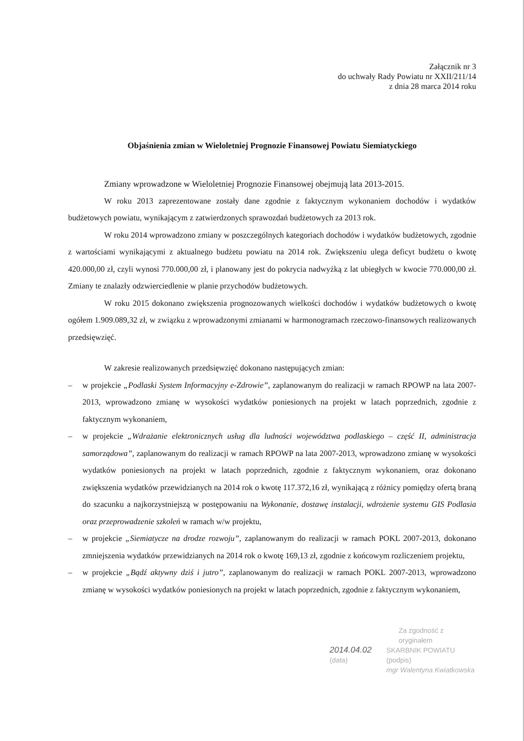Załącznik nr 3
do uchwały Rady Powiatu nr XXII/211/14
z dnia 28 marca 2014 roku
Objaśnienia zmian w Wieloletniej Prognozie Finansowej Powiatu Siemiatyckiego
Zmiany wprowadzone w Wieloletniej Prognozie Finansowej obejmują lata 2013-2015.
W roku 2013 zaprezentowane zostały dane zgodnie z faktycznym wykonaniem dochodów i wydatków budżetowych powiatu, wynikającym z zatwierdzonych sprawozdań budżetowych za 2013 rok.
W roku 2014 wprowadzono zmiany w poszczególnych kategoriach dochodów i wydatków budżetowych, zgodnie z wartościami wynikającymi z aktualnego budżetu powiatu na 2014 rok. Zwiększeniu ulega deficyt budżetu o kwotę 420.000,00 zł, czyli wynosi 770.000,00 zł, i planowany jest do pokrycia nadwyżką z lat ubiegłych w kwocie 770.000,00 zł. Zmiany te znalazły odzwierciedlenie w planie przychodów budżetowych.
W roku 2015 dokonano zwiększenia prognozowanych wielkości dochodów i wydatków budżetowych o kwotę ogółem 1.909.089,32 zł, w związku z wprowadzonymi zmianami w harmonogramach rzeczowo-finansowych realizowanych przedsięwzięć.
W zakresie realizowanych przedsięwzięć dokonano następujących zmian:
– w projekcie „Podlaski System Informacyjny e-Zdrowie”, zaplanowanym do realizacji w ramach RPOWP na lata 2007-2013, wprowadzono zmianę w wysokości wydatków poniesionych na projekt w latach poprzednich, zgodnie z faktycznym wykonaniem,
– w projekcie „Wdrażanie elektronicznych usług dla ludności województwa podlaskiego – część II, administracja samorządowa”, zaplanowanym do realizacji w ramach RPOWP na lata 2007-2013, wprowadzono zmianę w wysokości wydatków poniesionych na projekt w latach poprzednich, zgodnie z faktycznym wykonaniem, oraz dokonano zwiększenia wydatków przewidzianych na 2014 rok o kwotę 117.372,16 zł, wynikającą z różnicy pomiędzy ofertą braną do szacunku a najkorzystniejszą w postępowaniu na Wykonanie, dostawę instalacji, wdrożenie systemu GIS Podlasia oraz przeprowadzenie szkoleń w ramach w/w projektu,
– w projekcie „Siemiatycze na drodze rozwoju”, zaplanowanym do realizacji w ramach POKL 2007-2013, dokonano zmniejszenia wydatków przewidzianych na 2014 rok o kwotę 169,13 zł, zgodnie z końcowym rozliczeniem projektu,
– w projekcie „Bądź aktywny dziś i jutro”, zaplanowanym do realizacji w ramach POKL 2007-2013, wprowadzono zmianę w wysokości wydatków poniesionych na projekt w latach poprzednich, zgodnie z faktycznym wykonaniem,
Za zgodność z oryginałem
2014.04.02
(data)
SKARBNIK POWIATU
(podpis)
mgr Walentyna Kwiatkowska